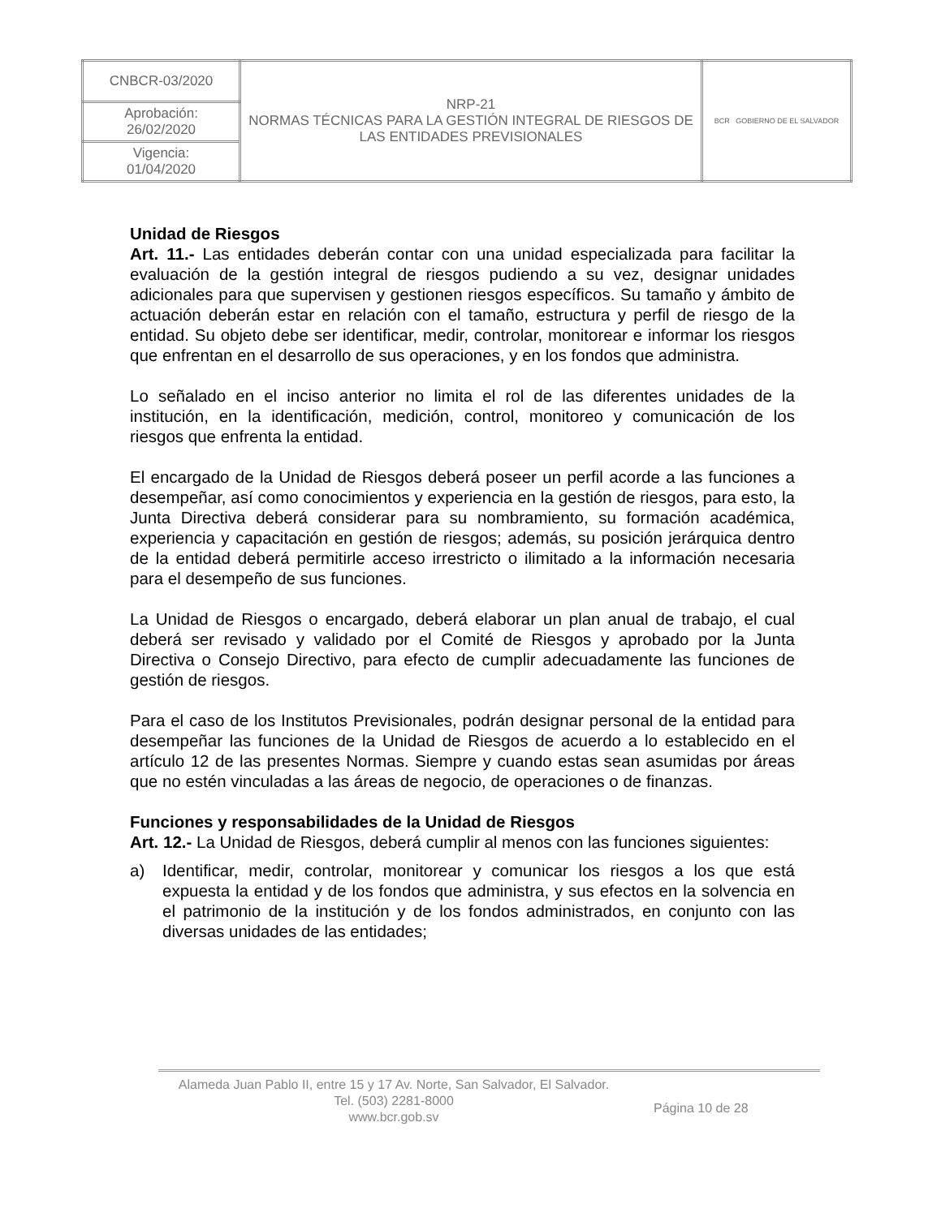| CNBCR-03/2020 | NRP-21 NORMAS TÉCNICAS PARA LA GESTIÓN INTEGRAL DE RIESGOS DE LAS ENTIDADES PREVISIONALES | BCR GOBIERNO DE EL SALVADOR |
| Aprobación: 26/02/2020 | | |
| Vigencia: 01/04/2020 | | |
Unidad de Riesgos
Art. 11.- Las entidades deberán contar con una unidad especializada para facilitar la evaluación de la gestión integral de riesgos pudiendo a su vez, designar unidades adicionales para que supervisen y gestionen riesgos específicos. Su tamaño y ámbito de actuación deberán estar en relación con el tamaño, estructura y perfil de riesgo de la entidad. Su objeto debe ser identificar, medir, controlar, monitorear e informar los riesgos que enfrentan en el desarrollo de sus operaciones, y en los fondos que administra.
Lo señalado en el inciso anterior no limita el rol de las diferentes unidades de la institución, en la identificación, medición, control, monitoreo y comunicación de los riesgos que enfrenta la entidad.
El encargado de la Unidad de Riesgos deberá poseer un perfil acorde a las funciones a desempeñar, así como conocimientos y experiencia en la gestión de riesgos, para esto, la Junta Directiva deberá considerar para su nombramiento, su formación académica, experiencia y capacitación en gestión de riesgos; además, su posición jerárquica dentro de la entidad deberá permitirle acceso irrestricto o ilimitado a la información necesaria para el desempeño de sus funciones.
La Unidad de Riesgos o encargado, deberá elaborar un plan anual de trabajo, el cual deberá ser revisado y validado por el Comité de Riesgos y aprobado por la Junta Directiva o Consejo Directivo, para efecto de cumplir adecuadamente las funciones de gestión de riesgos.
Para el caso de los Institutos Previsionales, podrán designar personal de la entidad para desempeñar las funciones de la Unidad de Riesgos de acuerdo a lo establecido en el artículo 12 de las presentes Normas. Siempre y cuando estas sean asumidas por áreas que no estén vinculadas a las áreas de negocio, de operaciones o de finanzas.
Funciones y responsabilidades de la Unidad de Riesgos
Art. 12.- La Unidad de Riesgos, deberá cumplir al menos con las funciones siguientes:
a) Identificar, medir, controlar, monitorear y comunicar los riesgos a los que está expuesta la entidad y de los fondos que administra, y sus efectos en la solvencia en el patrimonio de la institución y de los fondos administrados, en conjunto con las diversas unidades de las entidades;
Alameda Juan Pablo II, entre 15 y 17 Av. Norte, San Salvador, El Salvador.
Tel. (503) 2281-8000
www.bcr.gob.sv
Página 10 de 28